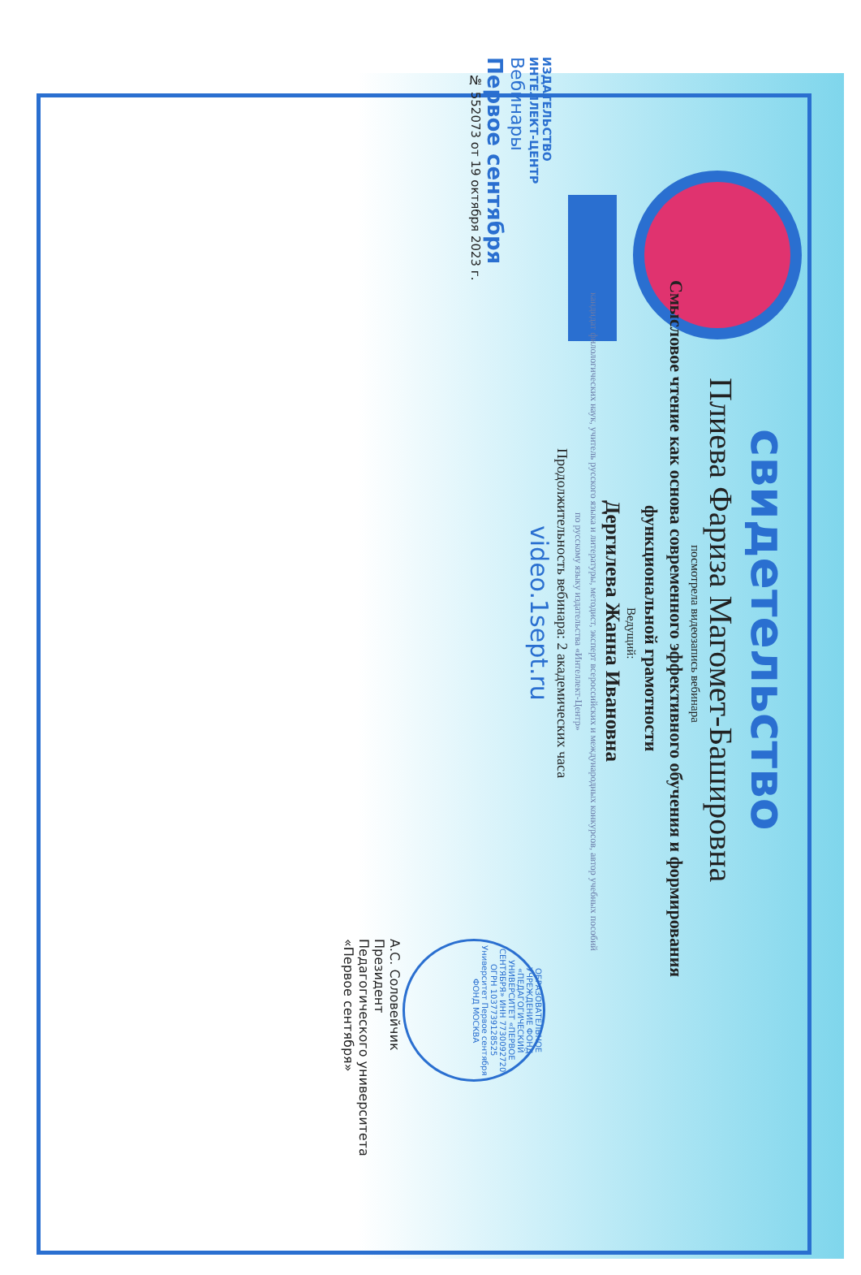свидетельство
Плиева Фариза Магомет-Баширoвна
посмотрела видеозапись вебинара
Смысловое чтение как основа современного эффективного обучения и формирования
функциональной грамотности
Ведущий:
Дергилева Жанна Ивановна
кандидат филологических наук, учитель русского языка и литературы, методист, эксперт всероссийских и международных конкурсов, автор учебных пособий
по русскому языку издательства «Интеллект-Центр»
Продолжительность вебинара: 2 академических часа
ИЗДАТЕЛЬСТВО
ИНТЕЛЛЕКТ-ЦЕНТР
Вебинары
Первое сентября
№ 552073 от 19 октября 2023 г.
video.1sept.ru
ОБРАЗОВАТЕЛЬНОЕ УЧРЕЖДЕНИЕ ФОНД «ПЕДАГОГИЧЕСКИЙ УНИВЕРСИТЕТ «ПЕРВОЕ СЕНТЯБРЯ» ИНН 7730092720 ОГРН 1037739128525 Университет Первое сентября ФОНД МОСКВА
А.С. Соловейчик
Президент
Педагогического университета
«Первое сентября»